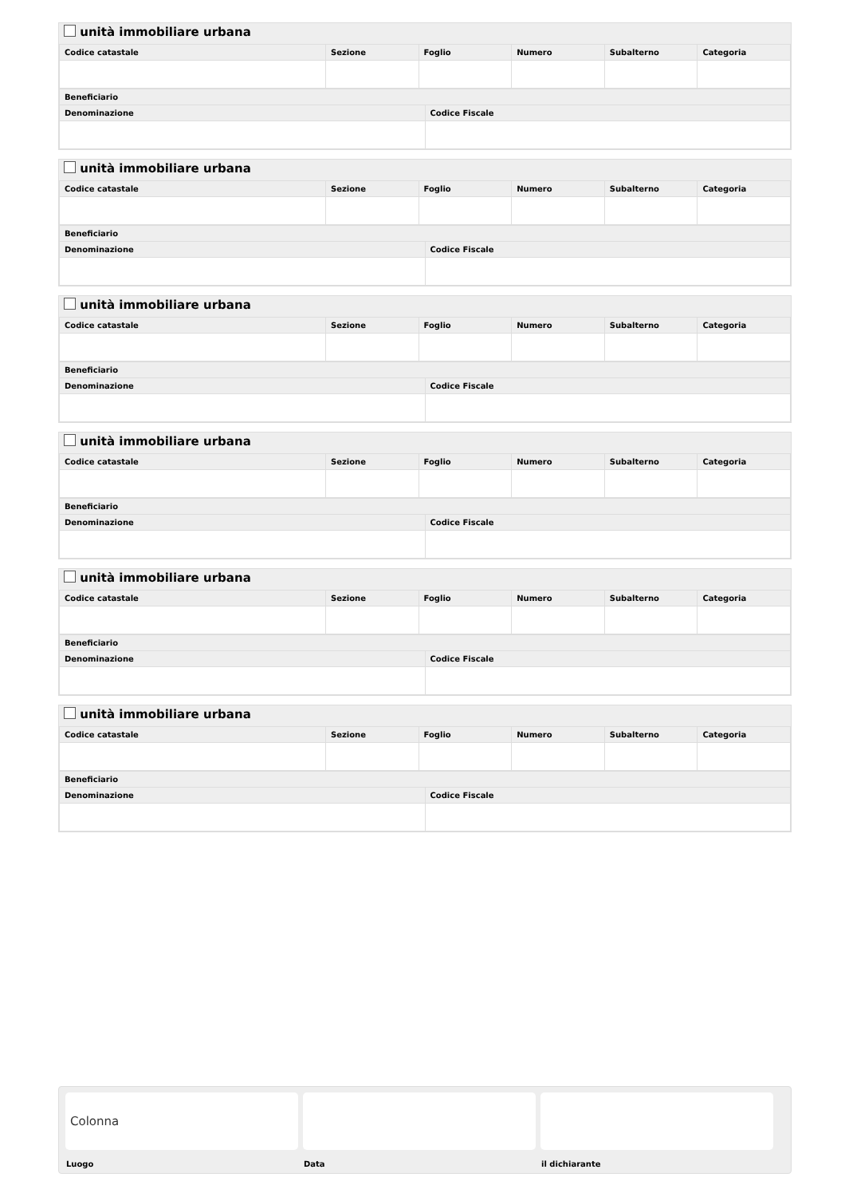unità immobiliare urbana
| Codice catastale | Sezione | Foglio | Numero | Subalterno | Categoria |
| --- | --- | --- | --- | --- | --- |
| Beneficiario | |
| --- | --- |
| Denominazione | Codice Fiscale |
unità immobiliare urbana
| Codice catastale | Sezione | Foglio | Numero | Subalterno | Categoria |
| --- | --- | --- | --- | --- | --- |
| Beneficiario | |
| --- | --- |
| Denominazione | Codice Fiscale |
unità immobiliare urbana
| Codice catastale | Sezione | Foglio | Numero | Subalterno | Categoria |
| --- | --- | --- | --- | --- | --- |
| Beneficiario | |
| --- | --- |
| Denominazione | Codice Fiscale |
unità immobiliare urbana
| Codice catastale | Sezione | Foglio | Numero | Subalterno | Categoria |
| --- | --- | --- | --- | --- | --- |
| Beneficiario | |
| --- | --- |
| Denominazione | Codice Fiscale |
unità immobiliare urbana
| Codice catastale | Sezione | Foglio | Numero | Subalterno | Categoria |
| --- | --- | --- | --- | --- | --- |
| Beneficiario | |
| --- | --- |
| Denominazione | Codice Fiscale |
unità immobiliare urbana
| Codice catastale | Sezione | Foglio | Numero | Subalterno | Categoria |
| --- | --- | --- | --- | --- | --- |
| Beneficiario | |
| --- | --- |
| Denominazione | Codice Fiscale |
Colonna
Luogo
Data il dichiarante